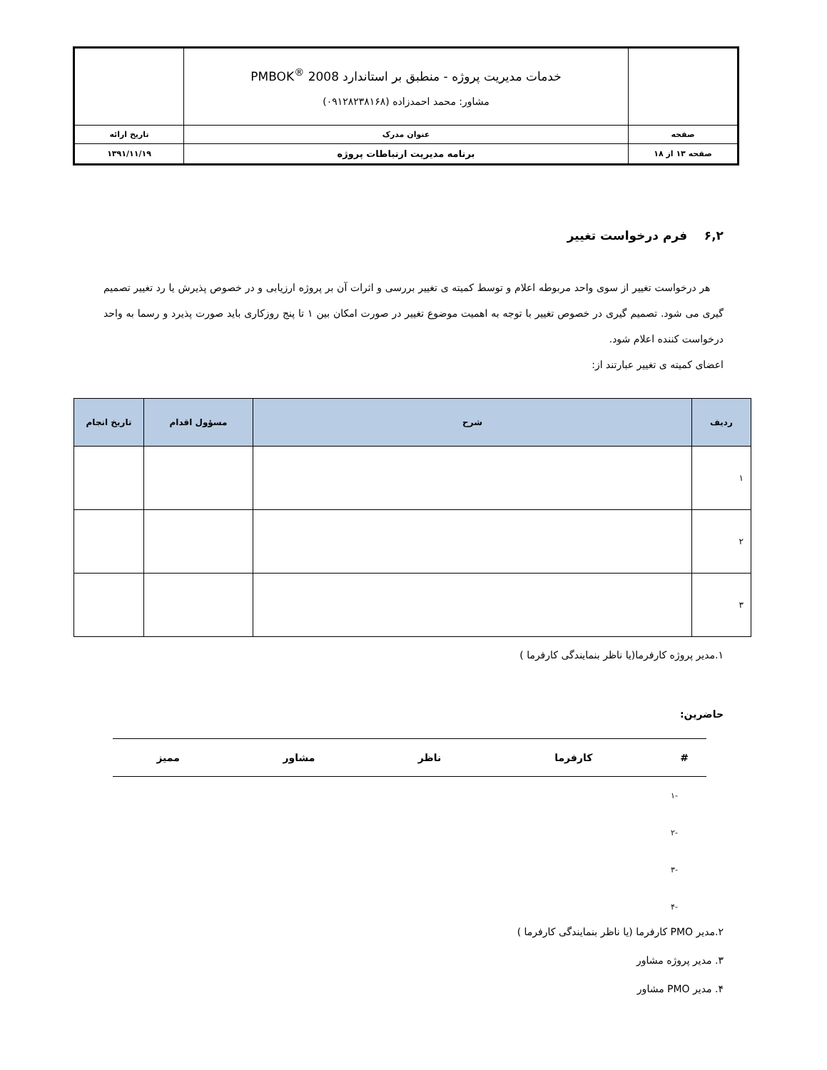| | خدمات مدیریت پروژه - منطبق بر استاندارد PMBOK<sup>®</sup> 2008 مشاور: محمد احمدزاده (۰۹۱۲۸۲۳۸۱۶۸) | |
| صفحه | عنوان مدرک | تاریخ ارائه |
| صفحه ۱۳ از ۱۸ | برنامه مدیریت ارتباطات پروژه | ۱۳۹۱/۱۱/۱۹ |
۶,۲ فرم درخواست تغییر
هر درخواست تغییر از سوی واحد مربوطه اعلام و توسط کمیته ی تغییر بررسی و اثرات آن بر پروژه ارزیابی و در خصوص پذیرش یا رد تغییر تصمیم گیری می شود. تصمیم گیری در خصوص تغییر با توجه به اهمیت موضوع تغییر در صورت امکان بین ۱ تا پنج روزکاری باید صورت پذیرد و رسما به واحد درخواست کننده اعلام شود.
اعضای کمیته ی تغییر عبارتند از:
| ردیف | شرح | مسؤول اقدام | تاریخ انجام |
| --- | --- | --- | --- |
| ۱ | | | |
| ۲ | | | |
| ۳ | | | |
۱.مدیر پروژه کارفرما(یا ناظر بنمایندگی کارفرما )
حاضرین:
| # | کارفرما | ناظر | مشاور | ممیز |
| --- | --- | --- | --- | --- |
| -۱ | | | | |
| -۲ | | | | |
| -۳ | | | | |
| -۴ | | | | |
۲.مدیر PMO کارفرما (یا ناظر بنمایندگی کارفرما )
۳. مدیر پروژه مشاور
۴. مدیر PMO مشاور